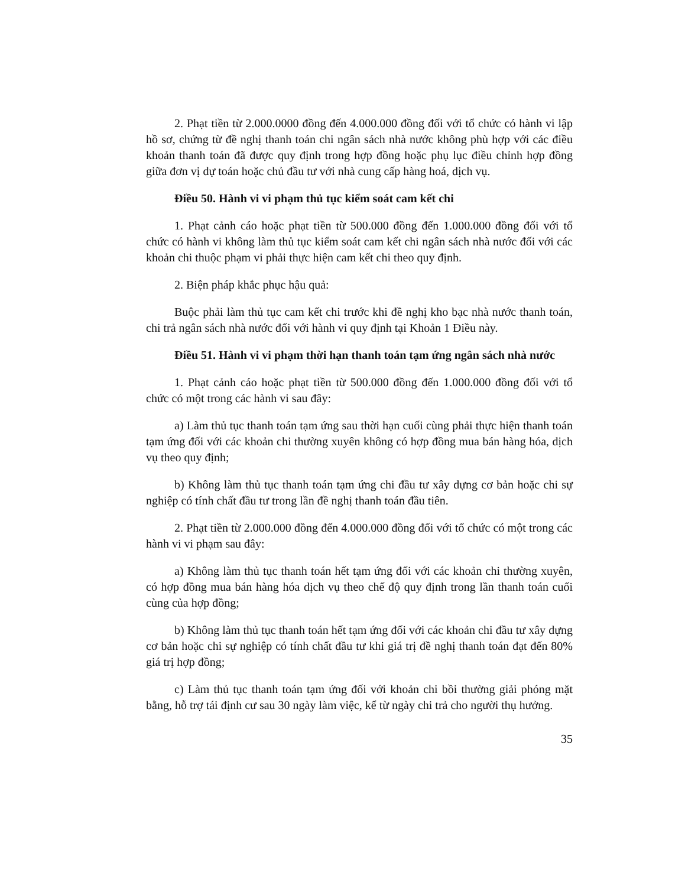2. Phạt tiền từ 2.000.0000 đồng đến 4.000.000 đồng đối với tổ chức có hành vi lập hồ sơ, chứng từ đề nghị thanh toán chi ngân sách nhà nước không phù hợp với các điều khoản thanh toán đã được quy định trong hợp đồng hoặc phụ lục điều chỉnh hợp đồng giữa đơn vị dự toán hoặc chủ đầu tư với nhà cung cấp hàng hoá, dịch vụ.
Điều 50. Hành vi vi phạm thủ tục kiểm soát cam kết chi
1. Phạt cảnh cáo hoặc phạt tiền từ 500.000 đồng đến 1.000.000 đồng đối với tổ chức có hành vi không làm thủ tục kiểm soát cam kết chi ngân sách nhà nước đối với các khoản chi thuộc phạm vi phải thực hiện cam kết chi theo quy định.
2. Biện pháp khắc phục hậu quả:
Buộc phải làm thủ tục cam kết chi trước khi đề nghị kho bạc nhà nước thanh toán, chi trả ngân sách nhà nước đối với hành vi quy định tại Khoản 1 Điều này.
Điều 51. Hành vi vi phạm thời hạn thanh toán tạm ứng ngân sách nhà nước
1. Phạt cảnh cáo hoặc phạt tiền từ 500.000 đồng đến 1.000.000 đồng đối với tổ chức có một trong các hành vi sau đây:
a) Làm thủ tục thanh toán tạm ứng sau thời hạn cuối cùng phải thực hiện thanh toán tạm ứng đối với các khoản chi thường xuyên không có hợp đồng mua bán hàng hóa, dịch vụ theo quy định;
b) Không làm thủ tục thanh toán tạm ứng chi đầu tư xây dựng cơ bản hoặc chi sự nghiệp có tính chất đầu tư trong lần đề nghị thanh toán đầu tiên.
2. Phạt tiền từ 2.000.000 đồng đến 4.000.000 đồng đối với tổ chức có một trong các hành vi vi phạm sau đây:
a) Không làm thủ tục thanh toán hết tạm ứng đối với các khoản chi thường xuyên, có hợp đồng mua bán hàng hóa dịch vụ theo chế độ quy định trong lần thanh toán cuối cùng của hợp đồng;
b) Không làm thủ tục thanh toán hết tạm ứng đối với các khoản chi đầu tư xây dựng cơ bản hoặc chi sự nghiệp có tính chất đầu tư khi giá trị đề nghị thanh toán đạt đến 80% giá trị hợp đồng;
c) Làm thủ tục thanh toán tạm ứng đối với khoản chi bồi thường giải phóng mặt bằng, hỗ trợ tái định cư sau 30 ngày làm việc, kể từ ngày chi trả cho người thụ hưởng.
35